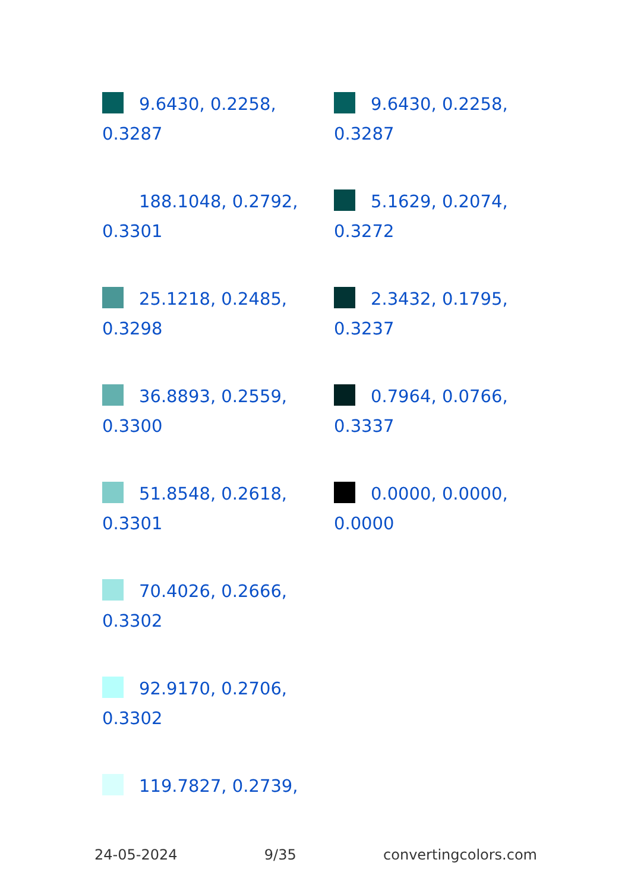9.6430, 0.2258,
0.3287
188.1048, 0.2792,
0.3301
25.1218, 0.2485,
0.3298
36.8893, 0.2559,
0.3300
51.8548, 0.2618,
0.3301
70.4026, 0.2666,
0.3302
92.9170, 0.2706,
0.3302
119.7827, 0.2739,
9.6430, 0.2258,
0.3287
5.1629, 0.2074,
0.3272
2.3432, 0.1795,
0.3237
0.7964, 0.0766,
0.3337
0.0000, 0.0000,
0.0000
24-05-2024 9/35 convertingcolors.com